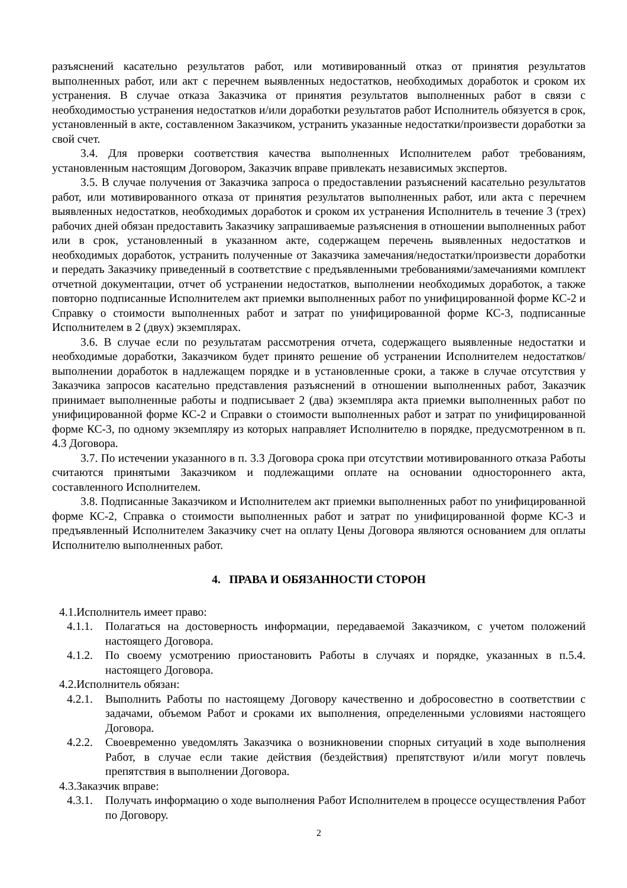разъяснений касательно результатов работ, или мотивированный отказ от принятия результатов выполненных работ, или акт с перечнем выявленных недостатков, необходимых доработок и сроком их устранения. В случае отказа Заказчика от принятия результатов выполненных работ в связи с необходимостью устранения недостатков и/или доработки результатов работ Исполнитель обязуется в срок, установленный в акте, составленном Заказчиком, устранить указанные недостатки/произвести доработки за свой счет.
3.4. Для проверки соответствия качества выполненных Исполнителем работ требованиям, установленным настоящим Договором, Заказчик вправе привлекать независимых экспертов.
3.5. В случае получения от Заказчика запроса о предоставлении разъяснений касательно результатов работ, или мотивированного отказа от принятия результатов выполненных работ, или акта с перечнем выявленных недостатков, необходимых доработок и сроком их устранения Исполнитель в течение 3 (трех) рабочих дней обязан предоставить Заказчику запрашиваемые разъяснения в отношении выполненных работ или в срок, установленный в указанном акте, содержащем перечень выявленных недостатков и необходимых доработок, устранить полученные от Заказчика замечания/недостатки/произвести доработки и передать Заказчику приведенный в соответствие с предъявленными требованиями/замечаниями комплект отчетной документации, отчет об устранении недостатков, выполнении необходимых доработок, а также повторно подписанные Исполнителем акт приемки выполненных работ по унифицированной форме КС-2 и Справку о стоимости выполненных работ и затрат по унифицированной форме КС-3, подписанные Исполнителем в 2 (двух) экземплярах.
3.6. В случае если по результатам рассмотрения отчета, содержащего выявленные недостатки и необходимые доработки, Заказчиком будет принято решение об устранении Исполнителем недостатков/выполнении доработок в надлежащем порядке и в установленные сроки, а также в случае отсутствия у Заказчика запросов касательно представления разъяснений в отношении выполненных работ, Заказчик принимает выполненные работы и подписывает 2 (два) экземпляра акта приемки выполненных работ по унифицированной форме КС-2 и Справки о стоимости выполненных работ и затрат по унифицированной форме КС-3, по одному экземпляру из которых направляет Исполнителю в порядке, предусмотренном в п. 4.3 Договора.
3.7. По истечении указанного в п. 3.3 Договора срока при отсутствии мотивированного отказа Работы считаются принятыми Заказчиком и подлежащими оплате на основании одностороннего акта, составленного Исполнителем.
3.8. Подписанные Заказчиком и Исполнителем акт приемки выполненных работ по унифицированной форме КС-2, Справка о стоимости выполненных работ и затрат по унифицированной форме КС-3 и предъявленный Исполнителем Заказчику счет на оплату Цены Договора являются основанием для оплаты Исполнителю выполненных работ.
4. ПРАВА И ОБЯЗАННОСТИ СТОРОН
4.1.Исполнитель имеет право:
4.1.1.
Полагаться на достоверность информации, передаваемой Заказчиком, с учетом положений настоящего Договора.
4.1.2.
По своему усмотрению приостановить Работы в случаях и порядке, указанных в п.5.4. настоящего Договора.
4.2.Исполнитель обязан:
4.2.1.
Выполнить Работы по настоящему Договору качественно и добросовестно в соответствии с задачами, объемом Работ и сроками их выполнения, определенными условиями настоящего Договора.
4.2.2.
Своевременно уведомлять Заказчика о возникновении спорных ситуаций в ходе выполнения Работ, в случае если такие действия (бездействия) препятствуют и/или могут повлечь препятствия в выполнении Договора.
4.3.Заказчик вправе:
4.3.1.
Получать информацию о ходе выполнения Работ Исполнителем в процессе осуществления Работ по Договору.
2